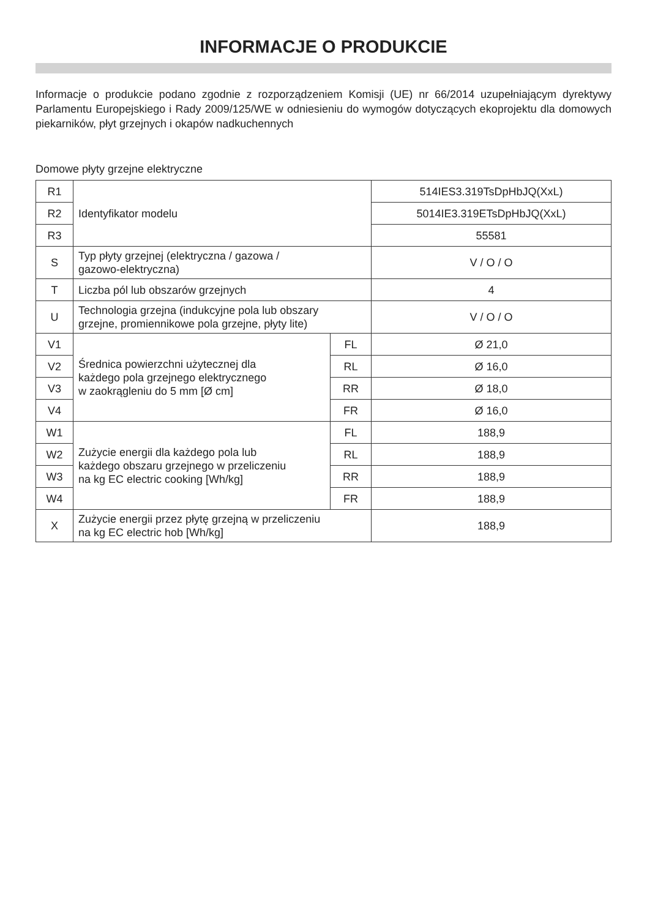INFORMACJE O PRODUKCIE
Informacje o produkcie podano zgodnie z rozporządzeniem Komisji (UE) nr 66/2014 uzupełniającym dyrektywy Parlamentu Europejskiego i Rady 2009/125/WE w odniesieniu do wymogów dotyczących ekoprojektu dla domowych piekarników, płyt grzejnych i okapów nadkuchennych
Domowe płyty grzejne elektryczne
| R1 | Identyfikator modelu | | 514IES3.319TsDpHbJQ(XxL) |
| R2 | | | 5014IE3.319ETsDpHbJQ(XxL) |
| R3 | | | 55581 |
| S | Typ płyty grzejnej (elektryczna / gazowa / gazowo-elektryczna) | | V / O / O |
| T | Liczba pól lub obszarów grzejnych | | 4 |
| U | Technologia grzejna (indukcyjne pola lub obszary grzejne, promiennikowe pola grzejne, płyty lite) | | V / O / O |
| V1 | Średnica powierzchni użytecznej dla każdego pola grzejnego elektrycznego w zaokrągleniu do 5 mm [Ø cm] | FL | Ø 21,0 |
| V2 | | RL | Ø 16,0 |
| V3 | | RR | Ø 18,0 |
| V4 | | FR | Ø 16,0 |
| W1 | Zużycie energii dla każdego pola lub każdego obszaru grzejnego w przeliczeniu na kg EC electric cooking [Wh/kg] | FL | 188,9 |
| W2 | | RL | 188,9 |
| W3 | | RR | 188,9 |
| W4 | | FR | 188,9 |
| X | Zużycie energii przez płytę grzejną w przeliczeniu na kg EC electric hob [Wh/kg] | | 188,9 |